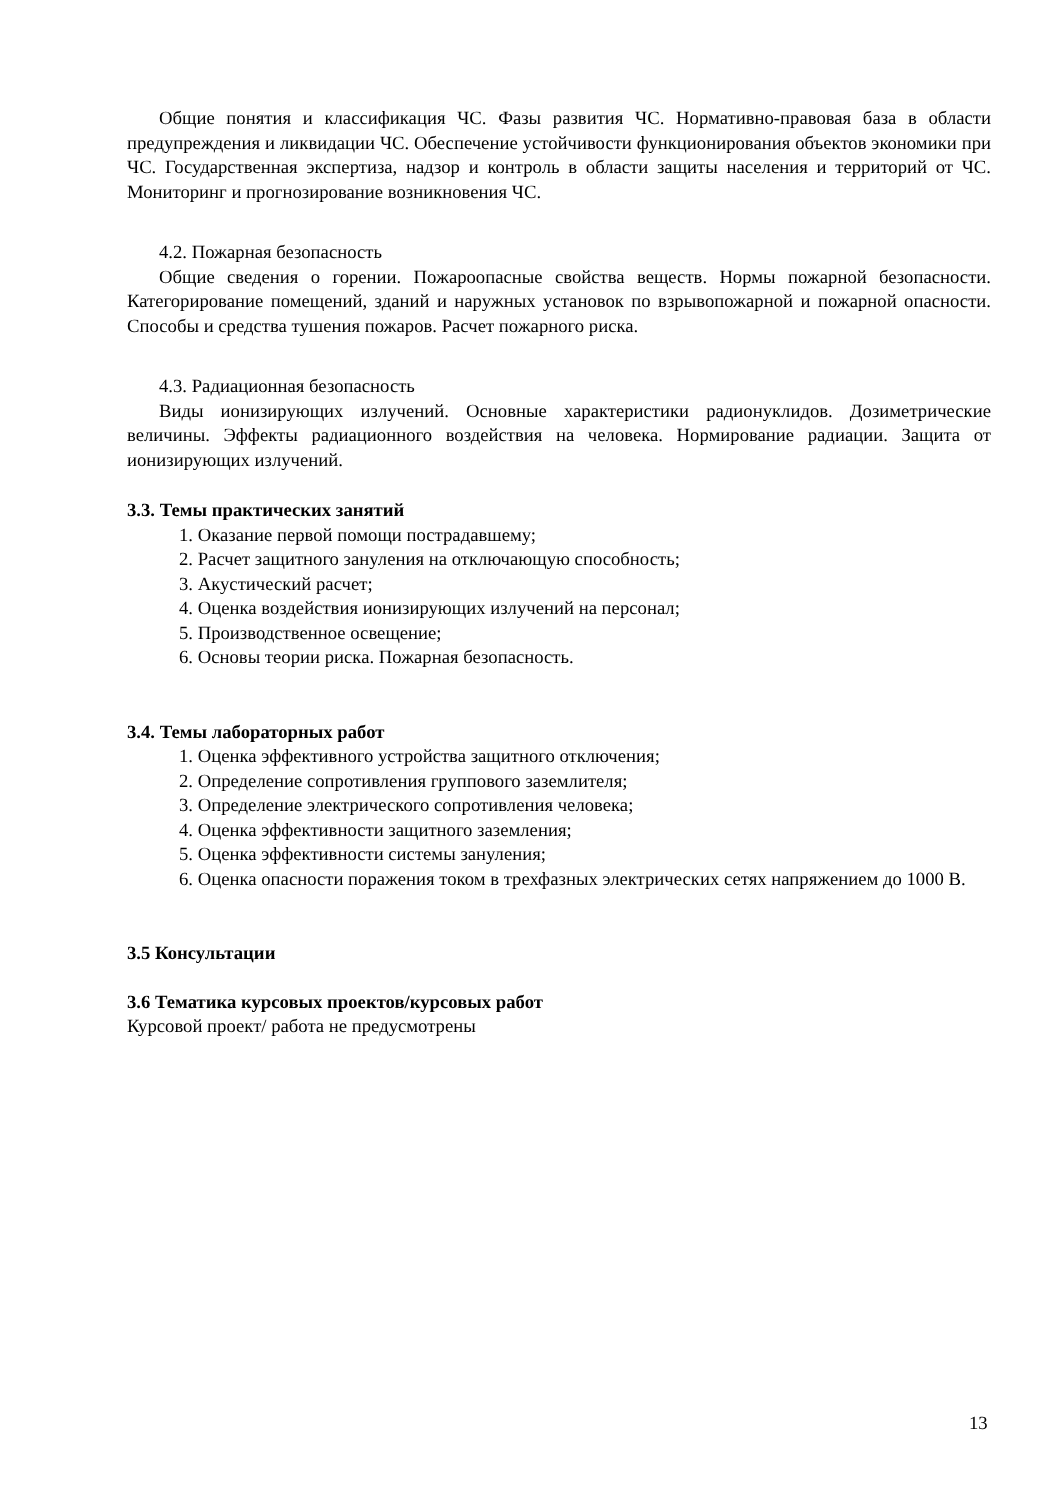Общие понятия и классификация ЧС. Фазы развития ЧС. Нормативно-правовая база в области предупреждения и ликвидации ЧС. Обеспечение устойчивости функционирования объектов экономики при ЧС. Государственная экспертиза, надзор и контроль в области защиты населения и территорий от ЧС. Мониторинг и прогнозирование возникновения ЧС.
4.2. Пожарная безопасность
Общие сведения о горении. Пожароопасные свойства веществ. Нормы пожарной безопасности. Категорирование помещений, зданий и наружных установок по взрывопожарной и пожарной опасности. Способы и средства тушения пожаров. Расчет пожарного риска.
4.3. Радиационная безопасность
Виды ионизирующих излучений. Основные характеристики радионуклидов. Дозиметрические величины. Эффекты радиационного воздействия на человека. Нормирование радиации. Защита от ионизирующих излучений.
3.3. Темы практических занятий
1. Оказание первой помощи пострадавшему;
2. Расчет защитного зануления на отключающую способность;
3. Акустический расчет;
4. Оценка воздействия ионизирующих излучений на персонал;
5. Производственное освещение;
6. Основы теории риска. Пожарная безопасность.
3.4. Темы лабораторных работ
1. Оценка эффективного устройства защитного отключения;
2. Определение сопротивления группового заземлителя;
3. Определение электрического сопротивления человека;
4. Оценка эффективности защитного заземления;
5. Оценка эффективности системы зануления;
6. Оценка опасности поражения током в трехфазных электрических сетях напряжением до 1000 В.
3.5 Консультации
3.6 Тематика курсовых проектов/курсовых работ
Курсовой проект/ работа не предусмотрены
13